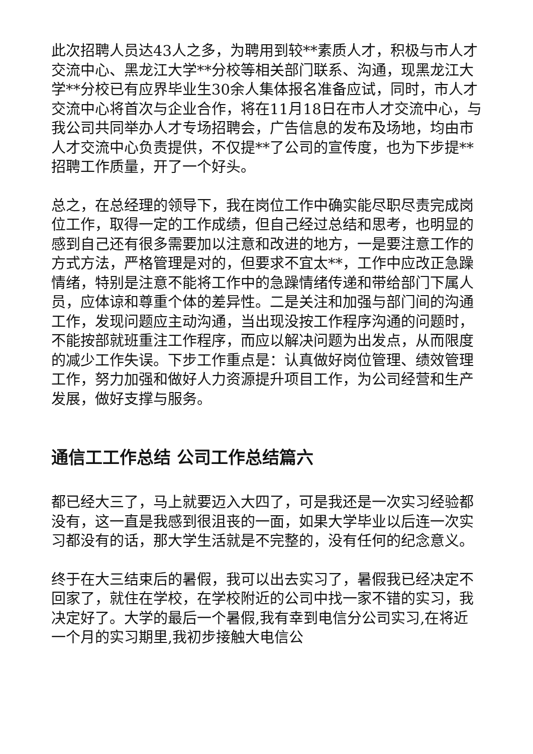此次招聘人员达43人之多，为聘用到较**素质人才，积极与市人才交流中心、黑龙江大学**分校等相关部门联系、沟通，现黑龙江大学**分校已有应界毕业生30余人集体报名准备应试，同时，市人才交流中心将首次与企业合作，将在11月18日在市人才交流中心，与我公司共同举办人才专场招聘会，广告信息的发布及场地，均由市人才交流中心负责提供，不仅提**了公司的宣传度，也为下步提**招聘工作质量，开了一个好头。
总之，在总经理的领导下，我在岗位工作中确实能尽职尽责完成岗位工作，取得一定的工作成绩，但自己经过总结和思考，也明显的感到自己还有很多需要加以注意和改进的地方，一是要注意工作的方式方法，严格管理是对的，但要求不宜太**，工作中应改正急躁情绪，特别是注意不能将工作中的急躁情绪传递和带给部门下属人员，应体谅和尊重个体的差异性。二是关注和加强与部门间的沟通工作，发现问题应主动沟通，当出现没按工作程序沟通的问题时，不能按部就班重注工作程序，而应以解决问题为出发点，从而限度的减少工作失误。下步工作重点是：认真做好岗位管理、绩效管理工作，努力加强和做好人力资源提升项目工作，为公司经营和生产发展，做好支撑与服务。
通信工工作总结 公司工作总结篇六
都已经大三了，马上就要迈入大四了，可是我还是一次实习经验都没有，这一直是我感到很沮丧的一面，如果大学毕业以后连一次实习都没有的话，那大学生活就是不完整的，没有任何的纪念意义。
终于在大三结束后的暑假，我可以出去实习了，暑假我已经决定不回家了，就住在学校，在学校附近的公司中找一家不错的实习，我决定好了。大学的最后一个暑假,我有幸到电信分公司实习,在将近一个月的实习期里,我初步接触大电信公